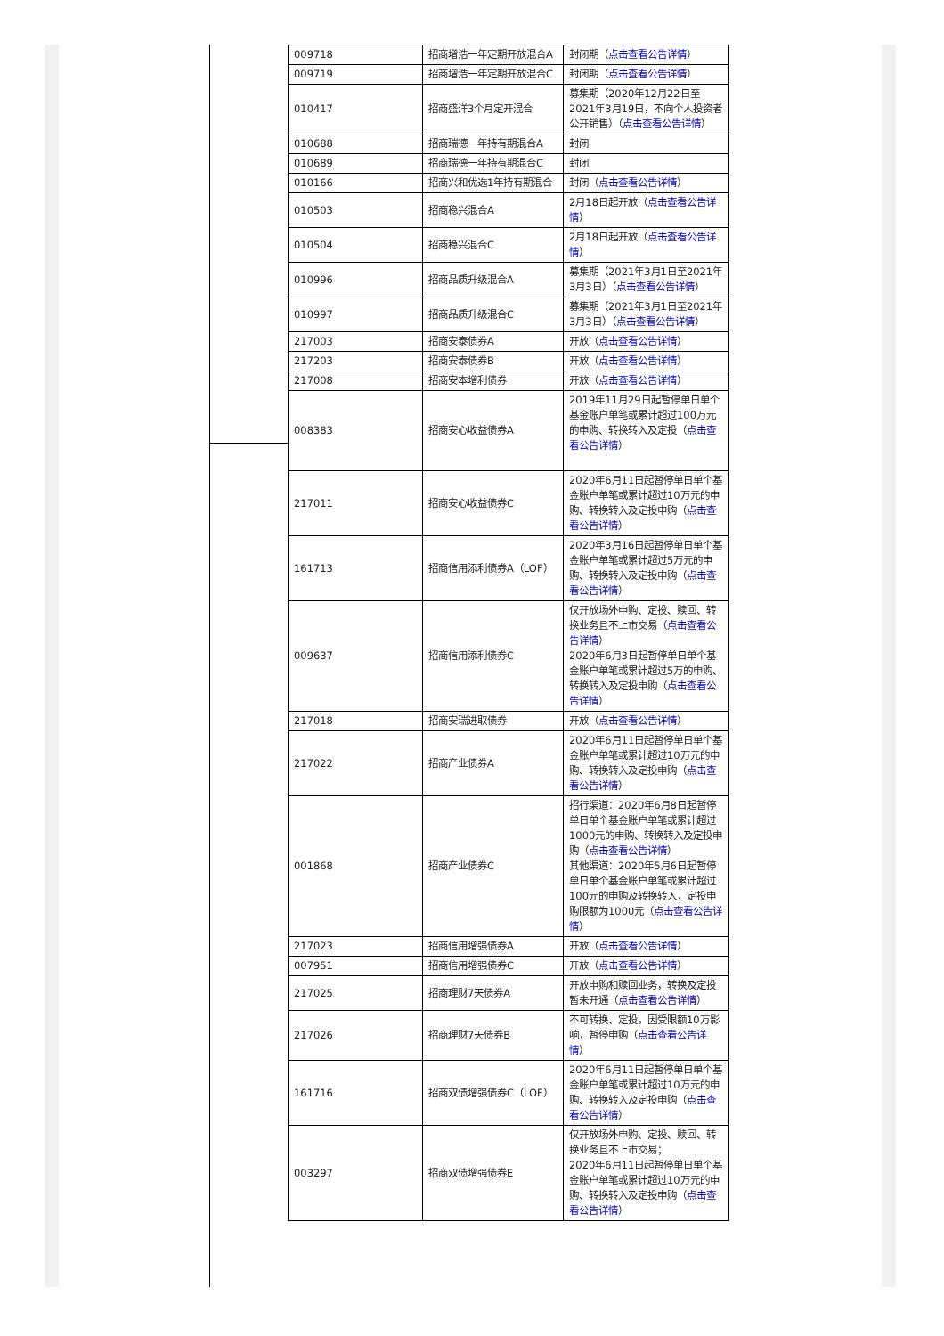| 009718 | 招商增浩一年定期开放混合A | 封闭期（ 点击查看公告详情 ） |
| 009719 | 招商增浩一年定期开放混合C | 封闭期（ 点击查看公告详情 ） |
| 010417 | 招商盛洋3个月定开混合 | 募集期（2020年12月22日至2021年3月19日，不向个人投资者公开销售）（ 点击查看公告详情 ） |
| 010688 | 招商瑞德一年持有期混合A | 封闭 |
| 010689 | 招商瑞德一年持有期混合C | 封闭 |
| 010166 | 招商兴和优选1年持有期混合 | 封闭（ 点击查看公告详情 ） |
| 010503 | 招商稳兴混合A | 2月18日起开放（ 点击查看公告详情 ） |
| 010504 | 招商稳兴混合C | 2月18日起开放（ 点击查看公告详情 ） |
| 010996 | 招商品质升级混合A | 募集期（2021年3月1日至2021年3月3日）（ 点击查看公告详情 ） |
| 010997 | 招商品质升级混合C | 募集期（2021年3月1日至2021年3月3日）（ 点击查看公告详情 ） |
| 217003 | 招商安泰债券A | 开放（ 点击查看公告详情 ） |
| 217203 | 招商安泰债券B | 开放（ 点击查看公告详情 ） |
| 217008 | 招商安本增利债券 | 开放（ 点击查看公告详情 ） |
| 008383 | 招商安心收益债券A | 2019年11月29日起暂停单日单个基金账户单笔或累计超过100万元的申购、转换转入及定投（ 点击查看公告详情 ） |
| 217011 | 招商安心收益债券C | 2020年6月11日起暂停单日单个基金账户单笔或累计超过10万元的申购、转换转入及定投申购（ 点击查看公告详情 ） |
| 161713 | 招商信用添利债券A（LOF） | 2020年3月16日起暂停单日单个基金账户单笔或累计超过5万元的申购、转换转入及定投申购（ 点击查看公告详情 ） |
| 009637 | 招商信用添利债券C | 仅开放场外申购、定投、赎回、转换业务且不上市交易（ 点击查看公告详情 ） 2020年6月3日起暂停单日单个基金账户单笔或累计超过5万的申购、转换转入及定投申购（ 点击查看公告详情 ） |
| 217018 | 招商安瑞进取债券 | 开放（ 点击查看公告详情 ） |
| 217022 | 招商产业债券A | 2020年6月11日起暂停单日单个基金账户单笔或累计超过10万元的申购、转换转入及定投申购（ 点击查看公告详情 ） |
| 001868 | 招商产业债券C | 招行渠道：2020年6月8日起暂停单日单个基金账户单笔或累计超过1000元的申购、转换转入及定投申购（ 点击查看公告详情 ） 其他渠道：2020年5月6日起暂停单日单个基金账户单笔或累计超过100元的申购及转换转入，定投申购限额为1000元（ 点击查看公告详情 ） |
| 217023 | 招商信用增强债券A | 开放（ 点击查看公告详情 ） |
| 007951 | 招商信用增强债券C | 开放（ 点击查看公告详情 ） |
| 217025 | 招商理财7天债券A | 开放申购和赎回业务，转换及定投暂未开通（ 点击查看公告详情 ） |
| 217026 | 招商理财7天债券B | 不可转换、定投，因受限额10万影响，暂停申购（ 点击查看公告详情 ） |
| 161716 | 招商双债增强债券C（LOF） | 2020年6月11日起暂停单日单个基金账户单笔或累计超过10万元的申购、转换转入及定投申购（ 点击查看公告详情 ） |
| 003297 | 招商双债增强债券E | 仅开放场外申购、定投、赎回、转换业务且不上市交易； 2020年6月11日起暂停单日单个基金账户单笔或累计超过10万元的申购、转换转入及定投申购（ 点击查看公告详情 ） |